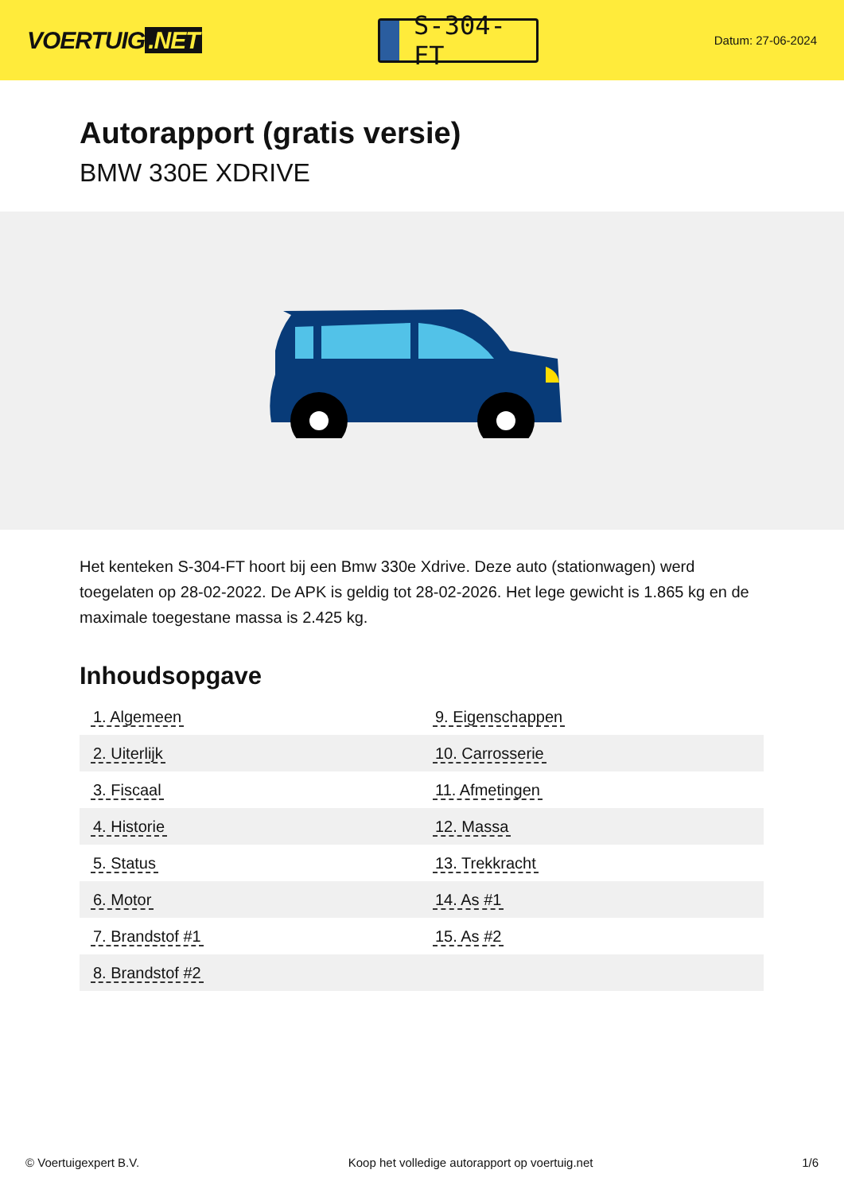VOERTUIG.NET
S-304-FT
Datum: 27-06-2024
Autorapport (gratis versie)
BMW 330E XDRIVE
Het kenteken S-304-FT hoort bij een Bmw 330e Xdrive. Deze auto (stationwagen) werd toegelaten op 28-02-2022. De APK is geldig tot 28-02-2026. Het lege gewicht is 1.865 kg en de maximale toegestane massa is 2.425 kg.
Inhoudsopgave
| 1. Algemeen | 9. Eigenschappen |
| 2. Uiterlijk | 10. Carrosserie |
| 3. Fiscaal | 11. Afmetingen |
| 4. Historie | 12. Massa |
| 5. Status | 13. Trekkracht |
| 6. Motor | 14. As #1 |
| 7. Brandstof #1 | 15. As #2 |
| 8. Brandstof #2 | |
© Voertuigexpert B.V. Koop het volledige autorapport op voertuig.net 1/6